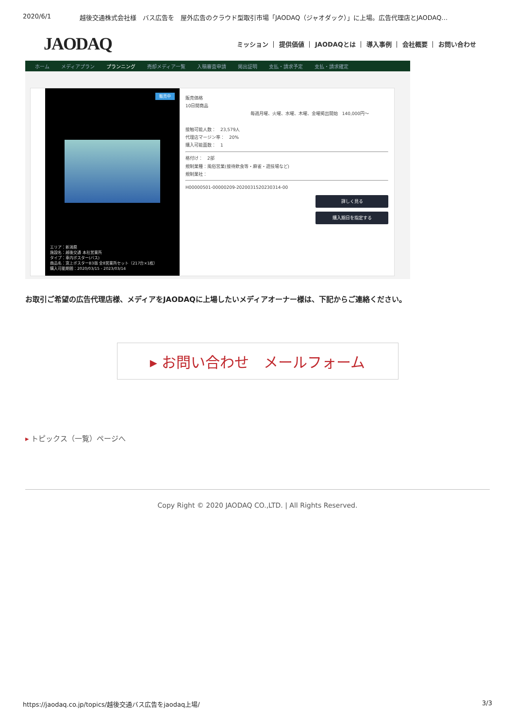2020/6/1 越後交通株式会社様　バス広告を　屋外広告のクラウド型取引市場「JAODAQ（ジャオダック）」に上場。広告代理店とJAODAQ…
JAODAQ ミッション ｜ 提供価値 ｜ JAODAQとは ｜ 導入事例 ｜ 会社概要 ｜ お問い合わせ
ホーム メディアプラン プランニング 売却メディア一覧 入稿審査申請 掲出証明 支払・請求予定 支払・請求確定
販売中
エリア：新潟県
施設名：越後交通 本社営業所
タイプ：車内ポスター(バス)
商品名：窓上ポスターB3版 全8営業所セット（217台×1枚）
購入可能期間：2020/03/15 - 2023/03/14
販売価格
10日間商品
毎週月曜、火曜、水曜、木曜、金曜掲出開始　140,000円～
接触可能人数：　23,579人
代理店マージン率：　20%
購入可能面数：　1
格付け：　2部
規制業種：風俗営業(接待飲食等・麻雀・遊技場など)
規制業社：
H00000501-00000209-2020031520230314-00
詳しく見る
購入期日を指定する
お取引ご希望の広告代理店様、メディアをJAODAQに上場したいメディアオーナー様は、下記からご連絡ください。
▸ お問い合わせ　メールフォーム
▸ トピックス（一覧）ページへ
Copy Right © 2020 JAODAQ CO.,LTD. | All Rights Reserved.
https://jaodaq.co.jp/topics/越後交通バス広告をjaodaq上場/ 3/3